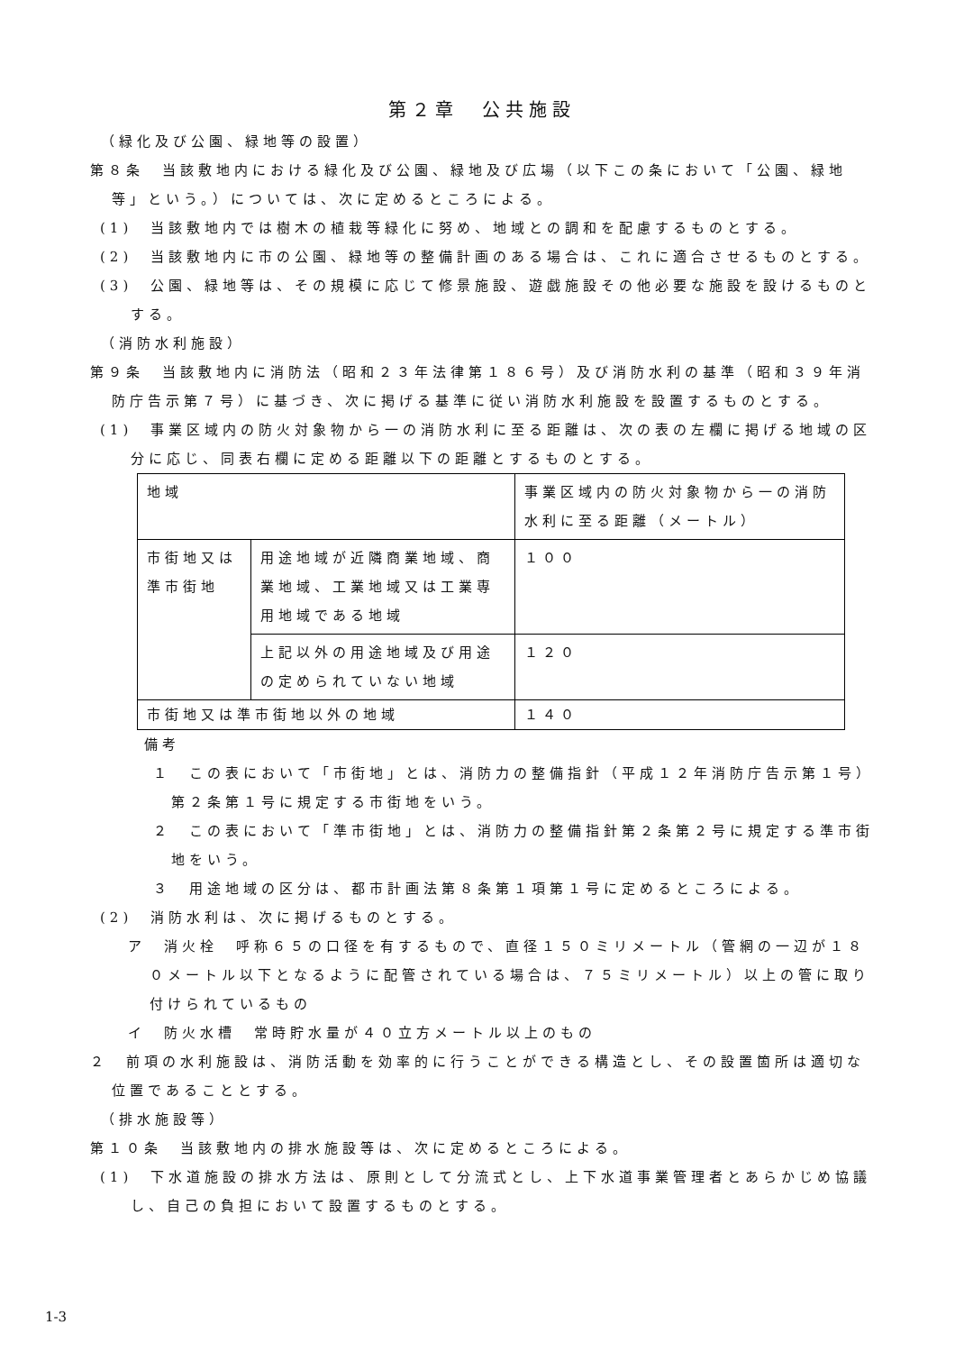第２章　公共施設
（緑化及び公園、緑地等の設置）
第８条　当該敷地内における緑化及び公園、緑地及び広場（以下この条において「公園、緑地等」という。）については、次に定めるところによる。
(1)　当該敷地内では樹木の植栽等緑化に努め、地域との調和を配慮するものとする。
(2)　当該敷地内に市の公園、緑地等の整備計画のある場合は、これに適合させるものとする。
(3)　公園、緑地等は、その規模に応じて修景施設、遊戯施設その他必要な施設を設けるものとする。
（消防水利施設）
第９条　当該敷地内に消防法（昭和２３年法律第１８６号）及び消防水利の基準（昭和３９年消防庁告示第７号）に基づき、次に掲げる基準に従い消防水利施設を設置するものとする。
(1)　事業区域内の防火対象物から一の消防水利に至る距離は、次の表の左欄に掲げる地域の区分に応じ、同表右欄に定める距離以下の距離とするものとする。
| 地域 | | 事業区域内の防火対象物から一の消防水利に至る距離（メートル） |
| --- | --- | --- |
| 市街地又は準市街地 | 用途地域が近隣商業地域、商業地域、工業地域又は工業専用地域である地域 | １００ |
| | 上記以外の用途地域及び用途の定められていない地域 | １２０ |
| 市街地又は準市街地以外の地域 | | １４０ |
備考
１　この表において「市街地」とは、消防力の整備指針（平成１２年消防庁告示第１号）第２条第１号に規定する市街地をいう。
２　この表において「準市街地」とは、消防力の整備指針第２条第２号に規定する準市街地をいう。
３　用途地域の区分は、都市計画法第８条第１項第１号に定めるところによる。
(2)　消防水利は、次に掲げるものとする。
ア　消火栓　呼称６５の口径を有するもので、直径１５０ミリメートル（管網の一辺が１８０メートル以下となるように配管されている場合は、７５ミリメートル）以上の管に取り付けられているもの
イ　防火水槽　常時貯水量が４０立方メートル以上のもの
２　前項の水利施設は、消防活動を効率的に行うことができる構造とし、その設置箇所は適切な位置であることとする。
（排水施設等）
第１０条　当該敷地内の排水施設等は、次に定めるところによる。
(1)　下水道施設の排水方法は、原則として分流式とし、上下水道事業管理者とあらかじめ協議し、自己の負担において設置するものとする。
1-3